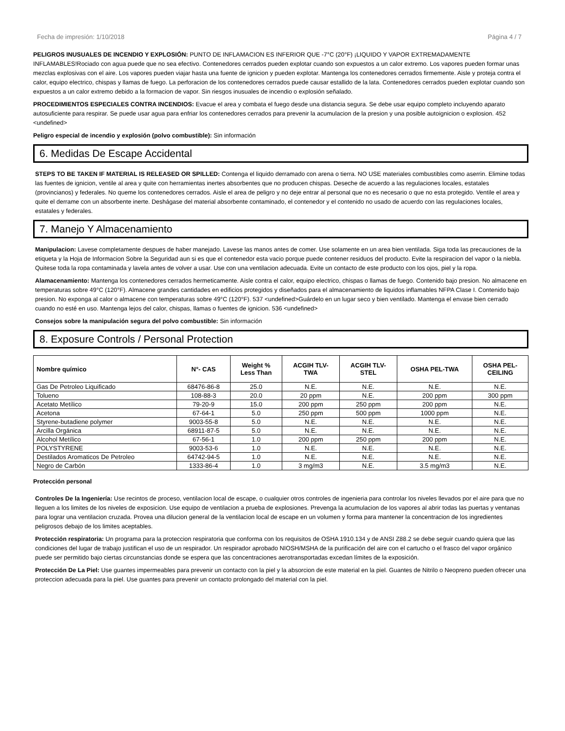Fecha de impresión: 1/10/2018 Página 4 / 7
PELIGROS INUSUALES DE INCENDIO Y EXPLOSIÓN: PUNTO DE INFLAMACION ES INFERIOR QUE -7°C (20°F) ¡LIQUIDO Y VAPOR EXTREMADAMENTE INFLAMABLES!Rociado con agua puede que no sea efectivo. Contenedores cerrados pueden explotar cuando son expuestos a un calor extremo. Los vapores pueden formar unas mezclas explosivas con el aire. Los vapores pueden viajar hasta una fuente de ignicion y pueden explotar. Mantenga los contenedores cerrados firmemente. Aisle y proteja contra el calor, equipo electrico, chispas y llamas de fuego. La perforacion de los contenedores cerrados puede causar estallido de la lata. Contenedores cerrados pueden explotar cuando son expuestos a un calor extremo debido a la formacion de vapor. Sin riesgos inusuales de incendio o explosión señalado.
PROCEDIMIENTOS ESPECIALES CONTRA INCENDIOS: Evacue el area y combata el fuego desde una distancia segura. Se debe usar equipo completo incluyendo aparato autosuficiente para respirar. Se puede usar agua para enfriar los contenedores cerrados para prevenir la acumulacion de la presion y una posible autoignicion o explosion. 452 <undefined>
Peligro especial de incendio y explosión (polvo combustible): Sin información
6. Medidas De Escape Accidental
STEPS TO BE TAKEN IF MATERIAL IS RELEASED OR SPILLED: Contenga el liquido derramado con arena o tierra. NO USE materiales combustibles como aserrin. Elimine todas las fuentes de ignicion, ventile al area y quite con herramientas inertes absorbentes que no producen chispas. Deseche de acuerdo a las regulaciones locales, estatales (provincianos) y federales. No queme los contenedores cerrados. Aisle el area de peligro y no deje entrar al personal que no es necesario o que no esta protegido. Ventile el area y quite el derrame con un absorbente inerte. Deshágase del material absorbente contaminado, el contenedor y el contenido no usado de acuerdo con las regulaciones locales, estatales y federales.
7. Manejo Y Almacenamiento
Manipulacion: Lavese completamente despues de haber manejado. Lavese las manos antes de comer. Use solamente en un area bien ventilada. Siga toda las precauciones de la etiqueta y la Hoja de Informacion Sobre la Seguridad aun si es que el contenedor esta vacio porque puede contener residuos del producto. Evite la respiracion del vapor o la niebla. Quitese toda la ropa contaminada y lavela antes de volver a usar. Use con una ventilacion adecuada. Evite un contacto de este producto con los ojos, piel y la ropa.
Alamacenamiento: Mantenga los contenedores cerrados hermeticamente. Aisle contra el calor, equipo electrico, chispas o llamas de fuego. Contenido bajo presion. No almacene en temperaturas sobre 49°C (120°F). Almacene grandes cantidades en edificios protegidos y diseñados para el almacenamiento de liquidos inflamables NFPA Clase I. Contenido bajo presion. No exponga al calor o almacene con temperaturas sobre 49°C (120°F). 537 <undefined>Guárdelo en un lugar seco y bien ventilado. Mantenga el envase bien cerrado cuando no esté en uso. Mantenga lejos del calor, chispas, llamas o fuentes de ignicion. 536 <undefined>
Consejos sobre la manipulación segura del polvo combustible: Sin información
8. Exposure Controls / Personal Protection
| Nombre químico | N°- CAS | Weight % Less Than | ACGIH TLV- TWA | ACGIH TLV- STEL | OSHA PEL-TWA | OSHA PEL- CEILING |
| --- | --- | --- | --- | --- | --- | --- |
| Gas De Petroleo Liquificado | 68476-86-8 | 25.0 | N.E. | N.E. | N.E. | N.E. |
| Tolueno | 108-88-3 | 20.0 | 20 ppm | N.E. | 200 ppm | 300 ppm |
| Acetato Metílico | 79-20-9 | 15.0 | 200 ppm | 250 ppm | 200 ppm | N.E. |
| Acetona | 67-64-1 | 5.0 | 250 ppm | 500 ppm | 1000 ppm | N.E. |
| Styrene-butadiene polymer | 9003-55-8 | 5.0 | N.E. | N.E. | N.E. | N.E. |
| Arcilla Orgánica | 68911-87-5 | 5.0 | N.E. | N.E. | N.E. | N.E. |
| Alcohol Metílico | 67-56-1 | 1.0 | 200 ppm | 250 ppm | 200 ppm | N.E. |
| POLYSTYRENE | 9003-53-6 | 1.0 | N.E. | N.E. | N.E. | N.E. |
| Destilados Aromaticos De Petroleo | 64742-94-5 | 1.0 | N.E. | N.E. | N.E. | N.E. |
| Negro de Carbón | 1333-86-4 | 1.0 | 3 mg/m3 | N.E. | 3.5 mg/m3 | N.E. |
Protección personal
Controles De la Ingeniería: Use recintos de proceso, ventilacion local de escape, o cualquier otros controles de ingenieria para controlar los niveles llevados por el aire para que no lleguen a los limites de los niveles de exposicion. Use equipo de ventilacion a prueba de explosiones. Prevenga la acumulacion de los vapores al abrir todas las puertas y ventanas para lograr una ventilacion cruzada. Provea una dilucion general de la ventilacion local de escape en un volumen y forma para mantener la concentracion de los ingredientes peligrosos debajo de los limites aceptables.
Protección respiratoria: Un programa para la proteccion respiratoria que conforma con los requisitos de OSHA 1910.134 y de ANSI Z88.2 se debe seguir cuando quiera que las condiciones del lugar de trabajo justifican el uso de un respirador. Un respirador aprobado NIOSH/MSHA de la purificación del aire con el cartucho o el frasco del vapor orgánico puede ser permitido bajo ciertas circunstancias donde se espera que las concentraciones aerotransportadas excedan límites de la exposición.
Protección De La Piel: Use guantes impermeables para prevenir un contacto con la piel y la absorcion de este material en la piel. Guantes de Nitrilo o Neopreno pueden ofrecer una proteccion adecuada para la piel. Use guantes para prevenir un contacto prolongado del material con la piel.